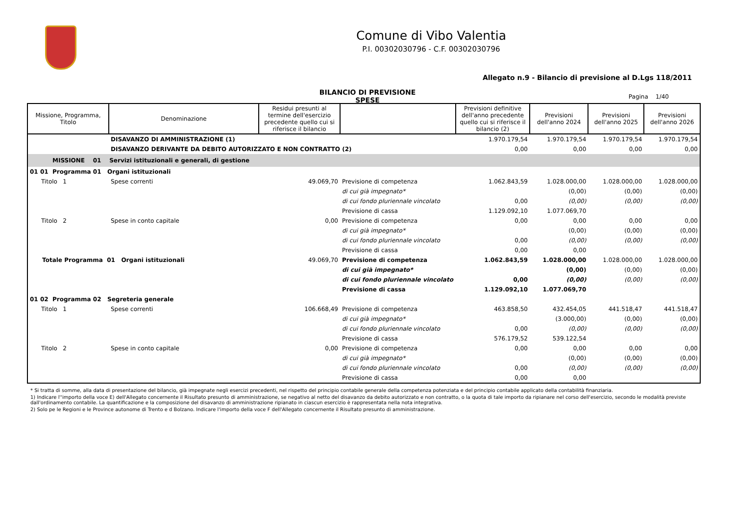Comune di Vibo Valentia
P.I. 00302030796 - C.F. 00302030796
Allegato n.9 - Bilancio di previsione al D.Lgs 118/2011
BILANCIO DI PREVISIONE
SPESE
Pagina 1/40
| Missione, Programma, Titolo | Denominazione | Residui presunti al termine dell'esercizio precedente quello cui si riferisce il bilancio | | Previsioni definitive dell'anno precedente quello cui si riferisce il bilancio (2) | Previsioni dell'anno 2024 | Previsioni dell'anno 2025 | Previsioni dell'anno 2026 |
| --- | --- | --- | --- | --- | --- | --- | --- |
| | DISAVANZO DI AMMINISTRAZIONE (1) | | | 1.970.179,54 | 1.970.179,54 | 1.970.179,54 | 1.970.179,54 |
| | DISAVANZO DERIVANTE DA DEBITO AUTORIZZATO E NON CONTRATTO (2) | | | 0,00 | 0,00 | 0,00 | 0,00 |
| MISSIONE 01 Servizi istituzionali e generali, di gestione | | | | | | | |
| 01 01 Programma 01 Organi istituzionali | | | | | | | |
| Titolo 1 | Spese correnti | 49.069,70 | Previsione di competenza | 1.062.843,59 | 1.028.000,00 | 1.028.000,00 | 1.028.000,00 |
| | | | di cui già impegnato* | | (0,00) | (0,00) | (0,00) |
| | | | di cui fondo pluriennale vincolato | 0,00 | (0,00) | (0,00) | (0,00) |
| | | | Previsione di cassa | 1.129.092,10 | 1.077.069,70 | | |
| Titolo 2 | Spese in conto capitale | 0,00 | Previsione di competenza | 0,00 | 0,00 | 0,00 | 0,00 |
| | | | di cui già impegnato* | | (0,00) | (0,00) | (0,00) |
| | | | di cui fondo pluriennale vincolato | 0,00 | (0,00) | (0,00) | (0,00) |
| | | | Previsione di cassa | 0,00 | 0,00 | | |
| Totale Programma 01 Organi istituzionali | | 49.069,70 | Previsione di competenza | 1.062.843,59 | 1.028.000,00 | 1.028.000,00 | 1.028.000,00 |
| | | | di cui già impegnato* | | (0,00) | (0,00) | (0,00) |
| | | | di cui fondo pluriennale vincolato | 0,00 | (0,00) | (0,00) | (0,00) |
| | | | Previsione di cassa | 1.129.092,10 | 1.077.069,70 | | |
| 01 02 Programma 02 Segreteria generale | | | | | | | |
| Titolo 1 | Spese correnti | 106.668,49 | Previsione di competenza | 463.858,50 | 432.454,05 | 441.518,47 | 441.518,47 |
| | | | di cui già impegnato* | | (3.000,00) | (0,00) | (0,00) |
| | | | di cui fondo pluriennale vincolato | 0,00 | (0,00) | (0,00) | (0,00) |
| | | | Previsione di cassa | 576.179,52 | 539.122,54 | | |
| Titolo 2 | Spese in conto capitale | 0,00 | Previsione di competenza | 0,00 | 0,00 | 0,00 | 0,00 |
| | | | di cui già impegnato* | | (0,00) | (0,00) | (0,00) |
| | | | di cui fondo pluriennale vincolato | 0,00 | (0,00) | (0,00) | (0,00) |
| | | | Previsione di cassa | 0,00 | 0,00 | | |
* Si tratta di somme, alla data di presentazione del bilancio, già impegnate negli esercizi precedenti, nel rispetto del principio contabile generale della competenza potenziata e del principio contabile applicato della contabilità finanziaria.
1) Indicare l''importo della voce E) dell'Allegato concernente il Risultato presunto di amministrazione, se negativo al netto del disavanzo da debito autorizzato e non contratto, o la quota di tale importo da ripianare nel corso dell'esercizio, secondo le modalità previste dall'ordinamento contabile. La quantificazione e la composizione del disavanzo di amministrazione ripianato in ciascun esercizio è rappresentata nella nota integrativa.
2) Solo pe le Regioni e le Province autonome di Trento e d Bolzano. Indicare l'importo della voce F dell'Allegato concernente il Risultato presunto di amministrazione.